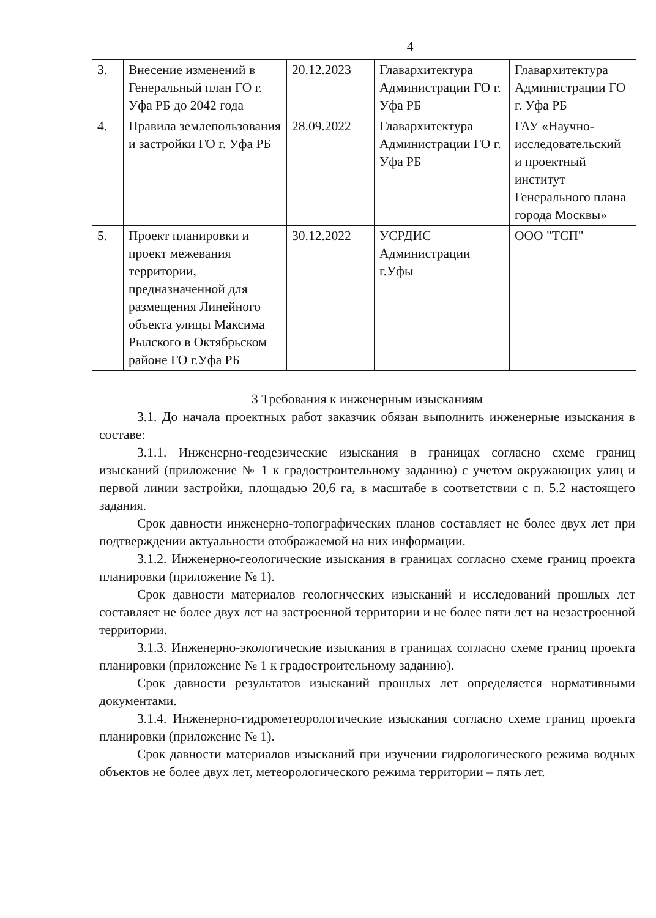4
| 3. | Внесение изменений в Генеральный план ГО г. Уфа РБ до 2042 года | 20.12.2023 | Главархитектура Администрации ГО г. Уфа РБ | Главархитектура Администрации ГО г. Уфа РБ |
| 4. | Правила землепользования и застройки ГО г. Уфа РБ | 28.09.2022 | Главархитектура Администрации ГО г. Уфа РБ | ГАУ «Научно-исследовательский и проектный институт Генерального плана города Москвы» |
| 5. | Проект планировки и проект межевания территории, предназначенной для размещения Линейного объекта улицы Максима Рылского в Октябрьском районе ГО г.Уфа РБ | 30.12.2022 | УСРДИС Администрации г.Уфы | ООО "ТСП" |
3 Требования к инженерным изысканиям
3.1. До начала проектных работ заказчик обязан выполнить инженерные изыскания в составе:
3.1.1. Инженерно-геодезические изыскания в границах согласно схеме границ изысканий (приложение № 1 к градостроительному заданию) с учетом окружающих улиц и первой линии застройки, площадью 20,6 га, в масштабе в соответствии с п. 5.2 настоящего задания.
Срок давности инженерно-топографических планов составляет не более двух лет при подтверждении актуальности отображаемой на них информации.
3.1.2. Инженерно-геологические изыскания в границах согласно схеме границ проекта планировки (приложение № 1).
Срок давности материалов геологических изысканий и исследований прошлых лет составляет не более двух лет на застроенной территории и не более пяти лет на незастроенной территории.
3.1.3. Инженерно-экологические изыскания в границах согласно схеме границ проекта планировки (приложение № 1 к градостроительному заданию).
Срок давности результатов изысканий прошлых лет определяется нормативными документами.
3.1.4. Инженерно-гидрометеорологические изыскания согласно схеме границ проекта планировки (приложение № 1).
Срок давности материалов изысканий при изучении гидрологического режима водных объектов не более двух лет, метеорологического режима территории – пять лет.